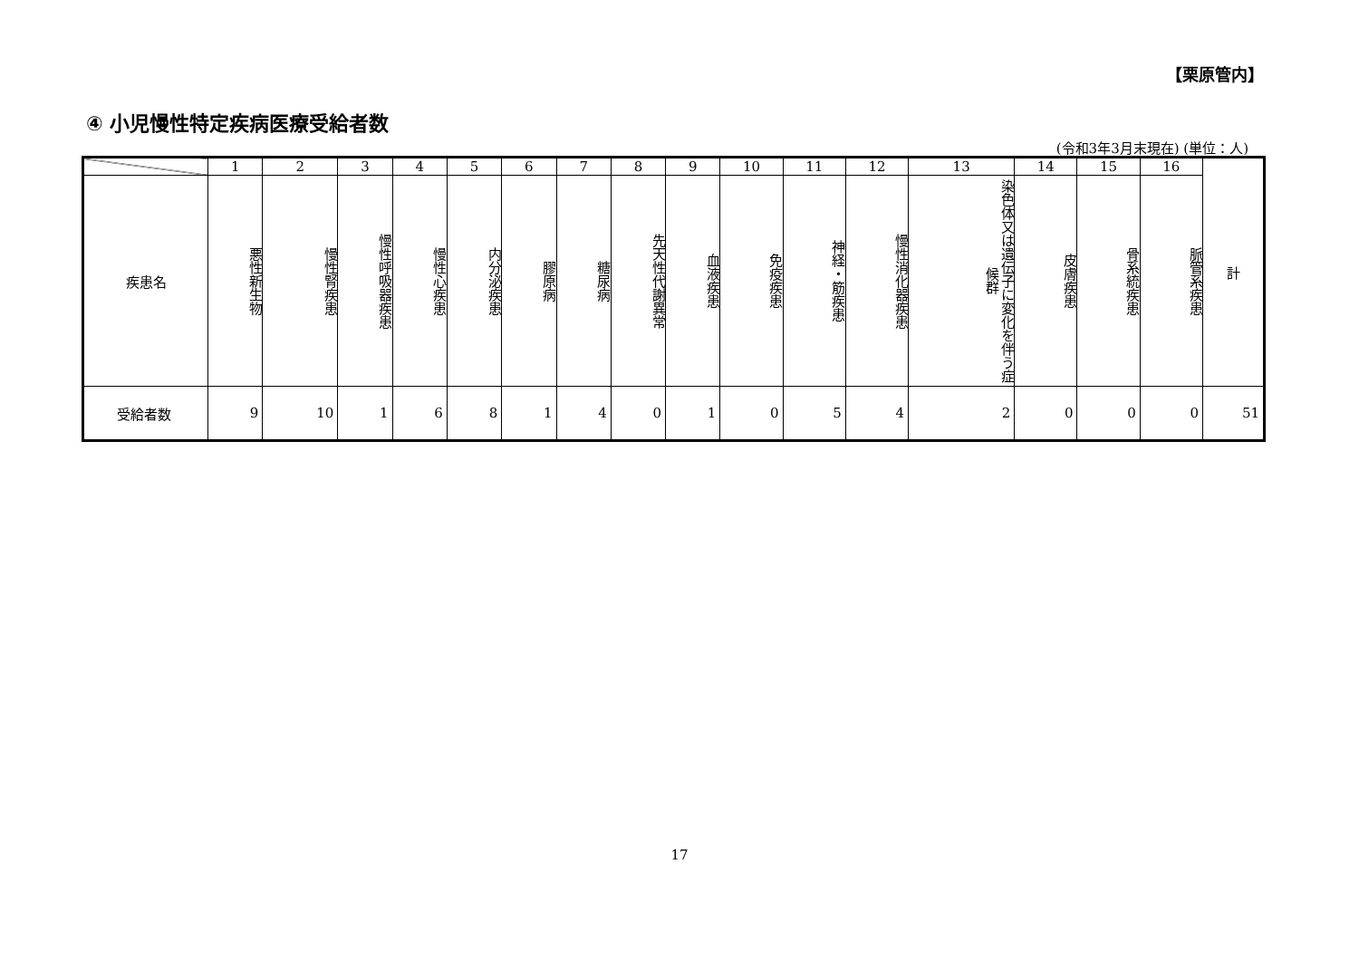【栗原管内】
④ 小児慢性特定疾病医療受給者数
(令和3年3月末現在) (単位：人)
| | 1 | 2 | 3 | 4 | 5 | 6 | 7 | 8 | 9 | 10 | 11 | 12 | 13 | 14 | 15 | 16 | 計 |
| --- | --- | --- | --- | --- | --- | --- | --- | --- | --- | --- | --- | --- | --- | --- | --- | --- | --- |
| 疾患名 | 悪性新生物 | 慢性腎疾患 | 慢性呼吸器疾患 | 慢性心疾患 | 内分泌疾患 | 膠原病 | 糖尿病 | 先天性代謝異常 | 血液疾患 | 免疫疾患 | 神経・筋疾患 | 慢性消化器疾患 | 染色体又は遺伝子に変化を伴う症候群 | 皮膚疾患 | 骨系統疾患 | 脈管系疾患 | |
| 受給者数 | 9 | 10 | 1 | 6 | 8 | 1 | 4 | 0 | 1 | 0 | 5 | 4 | 2 | 0 | 0 | 0 | 51 |
17